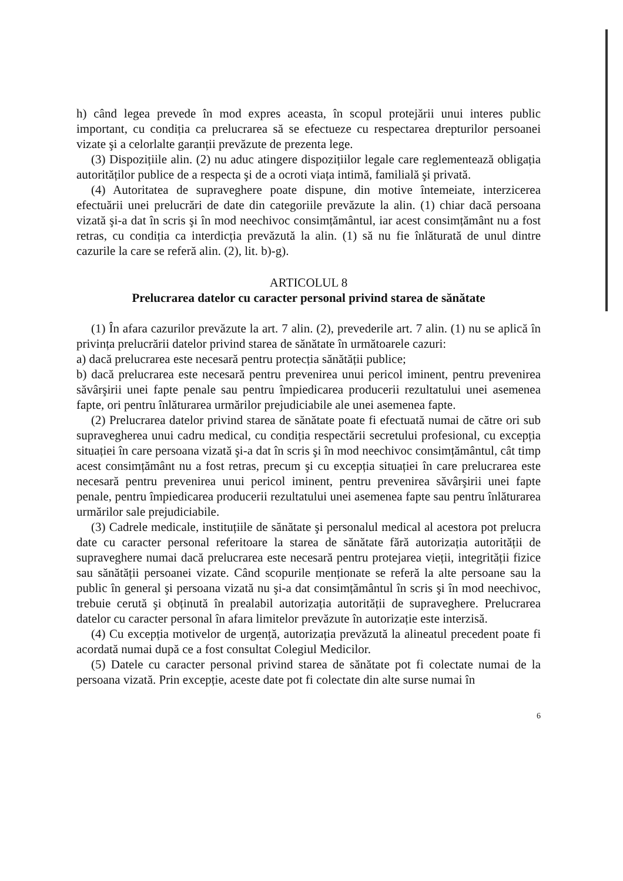h) când legea prevede în mod expres aceasta, în scopul protejării unui interes public important, cu condiția ca prelucrarea să se efectueze cu respectarea drepturilor persoanei vizate şi a celorlalte garanții prevăzute de prezenta lege.
(3) Dispozițiile alin. (2) nu aduc atingere dispozițiilor legale care reglementează obligația autorităților publice de a respecta şi de a ocroti viața intimă, familială şi privată.
(4) Autoritatea de supraveghere poate dispune, din motive întemeiate, interzicerea efectuării unei prelucrări de date din categoriile prevăzute la alin. (1) chiar dacă persoana vizată şi-a dat în scris şi în mod neechivoc consimțământul, iar acest consimțământ nu a fost retras, cu condiția ca interdicția prevăzută la alin. (1) să nu fie înlăturată de unul dintre cazurile la care se referă alin. (2), lit. b)-g).
ARTICOLUL 8
Prelucrarea datelor cu caracter personal privind starea de sănătate
(1) În afara cazurilor prevăzute la art. 7 alin. (2), prevederile art. 7 alin. (1) nu se aplică în privința prelucrării datelor privind starea de sănătate în următoarele cazuri:
a) dacă prelucrarea este necesară pentru protecția sănătății publice;
b) dacă prelucrarea este necesară pentru prevenirea unui pericol iminent, pentru prevenirea săvârşirii unei fapte penale sau pentru împiedicarea producerii rezultatului unei asemenea fapte, ori pentru înlăturarea urmărilor prejudiciabile ale unei asemenea fapte.
(2) Prelucrarea datelor privind starea de sănătate poate fi efectuată numai de către ori sub supravegherea unui cadru medical, cu condiția respectării secretului profesional, cu excepția situației în care persoana vizată şi-a dat în scris şi în mod neechivoc consimțământul, cât timp acest consimțământ nu a fost retras, precum şi cu excepția situației în care prelucrarea este necesară pentru prevenirea unui pericol iminent, pentru prevenirea săvârşirii unei fapte penale, pentru împiedicarea producerii rezultatului unei asemenea fapte sau pentru înlăturarea urmărilor sale prejudiciabile.
(3) Cadrele medicale, instituțiile de sănătate şi personalul medical al acestora pot prelucra date cu caracter personal referitoare la starea de sănătate fără autorizația autorității de supraveghere numai dacă prelucrarea este necesară pentru protejarea vieții, integrității fizice sau sănătății persoanei vizate. Când scopurile menționate se referă la alte persoane sau la public în general şi persoana vizată nu şi-a dat consimțământul în scris şi în mod neechivoc, trebuie cerută şi obținută în prealabil autorizația autorității de supraveghere. Prelucrarea datelor cu caracter personal în afara limitelor prevăzute în autorizație este interzisă.
(4) Cu excepția motivelor de urgență, autorizația prevăzută la alineatul precedent poate fi acordată numai după ce a fost consultat Colegiul Medicilor.
(5) Datele cu caracter personal privind starea de sănătate pot fi colectate numai de la persoana vizată. Prin excepție, aceste date pot fi colectate din alte surse numai în
6